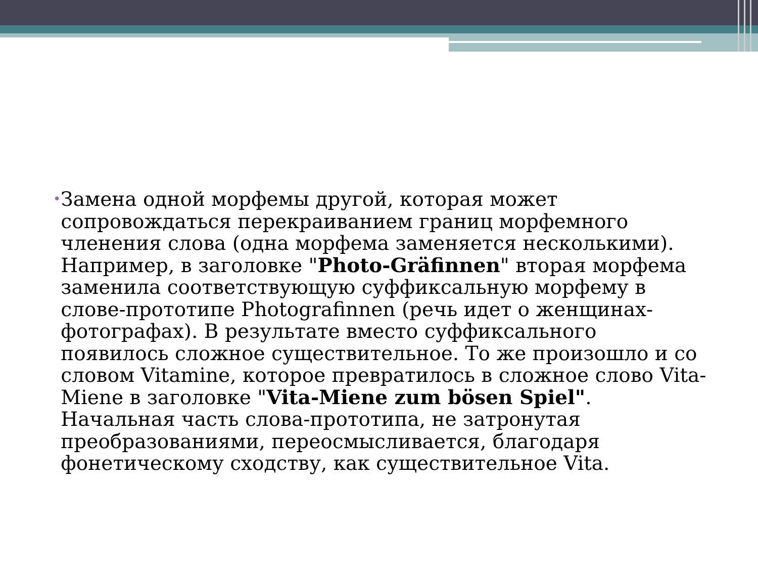•
Замена одной морфемы другой, которая может сопровождаться перекраиванием границ морфемного членения слова (одна морфема заменяется несколькими). Например, в заголовке "Photo-Gräfinnen" вторая морфема заменила соответствующую суффиксальную морфему в слове-прототипе Photografinnen (речь идет о женщинах-фотографах). В результате вместо суффиксального появилось сложное существительное. То же произошло и со словом Vitamine, которое превратилось в сложное слово Vita-Miene в заголовке "Vita-Miene zum bösen Spiel". Начальная часть слова-прототипа, не затронутая преобразованиями, переосмысливается, благодаря фонетическому сходству, как существительное Vita.